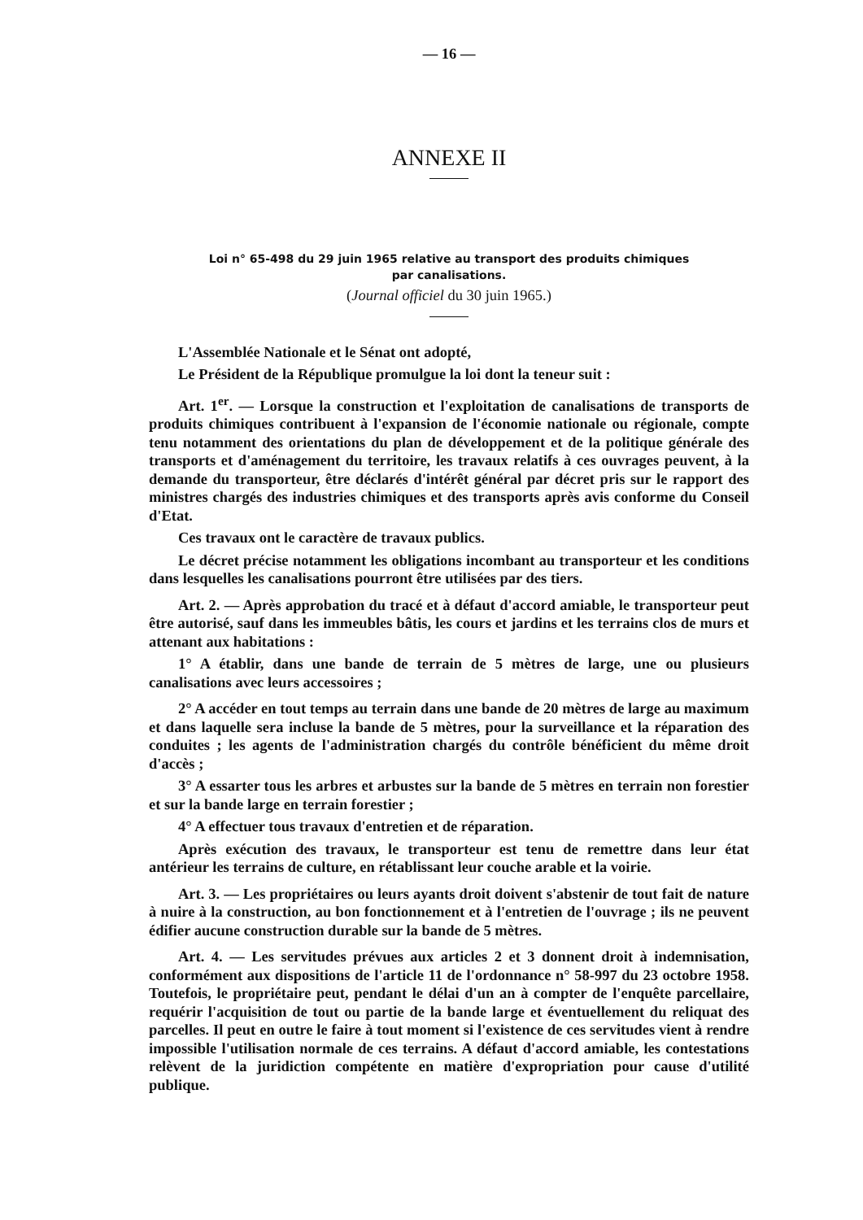— 16 —
ANNEXE II
Loi n° 65-498 du 29 juin 1965 relative au transport des produits chimiques
par canalisations.
(Journal officiel du 30 juin 1965.)
L'Assemblée Nationale et le Sénat ont adopté,
Le Président de la République promulgue la loi dont la teneur suit :
Art. 1<sup>er</sup>. — Lorsque la construction et l'exploitation de canalisations de transports de produits chimiques contribuent à l'expansion de l'économie nationale ou régionale, compte tenu notamment des orientations du plan de développement et de la politique générale des transports et d'aménagement du territoire, les travaux relatifs à ces ouvrages peuvent, à la demande du transporteur, être déclarés d'intérêt général par décret pris sur le rapport des ministres chargés des industries chimiques et des transports après avis conforme du Conseil d'Etat.
Ces travaux ont le caractère de travaux publics.
Le décret précise notamment les obligations incombant au transporteur et les conditions dans lesquelles les canalisations pourront être utilisées par des tiers.
Art. 2. — Après approbation du tracé et à défaut d'accord amiable, le transporteur peut être autorisé, sauf dans les immeubles bâtis, les cours et jardins et les terrains clos de murs et attenant aux habitations :
1° A établir, dans une bande de terrain de 5 mètres de large, une ou plusieurs canalisations avec leurs accessoires ;
2° A accéder en tout temps au terrain dans une bande de 20 mètres de large au maximum et dans laquelle sera incluse la bande de 5 mètres, pour la surveillance et la réparation des conduites ; les agents de l'administration chargés du contrôle bénéficient du même droit d'accès ;
3° A essarter tous les arbres et arbustes sur la bande de 5 mètres en terrain non forestier et sur la bande large en terrain forestier ;
4° A effectuer tous travaux d'entretien et de réparation.
Après exécution des travaux, le transporteur est tenu de remettre dans leur état antérieur les terrains de culture, en rétablissant leur couche arable et la voirie.
Art. 3. — Les propriétaires ou leurs ayants droit doivent s'abstenir de tout fait de nature à nuire à la construction, au bon fonctionnement et à l'entretien de l'ouvrage ; ils ne peuvent édifier aucune construction durable sur la bande de 5 mètres.
Art. 4. — Les servitudes prévues aux articles 2 et 3 donnent droit à indemnisation, conformément aux dispositions de l'article 11 de l'ordonnance n° 58-997 du 23 octobre 1958. Toutefois, le propriétaire peut, pendant le délai d'un an à compter de l'enquête parcellaire, requérir l'acquisition de tout ou partie de la bande large et éventuellement du reliquat des parcelles. Il peut en outre le faire à tout moment si l'existence de ces servitudes vient à rendre impossible l'utilisation normale de ces terrains. A défaut d'accord amiable, les contestations relèvent de la juridiction compétente en matière d'expropriation pour cause d'utilité publique.